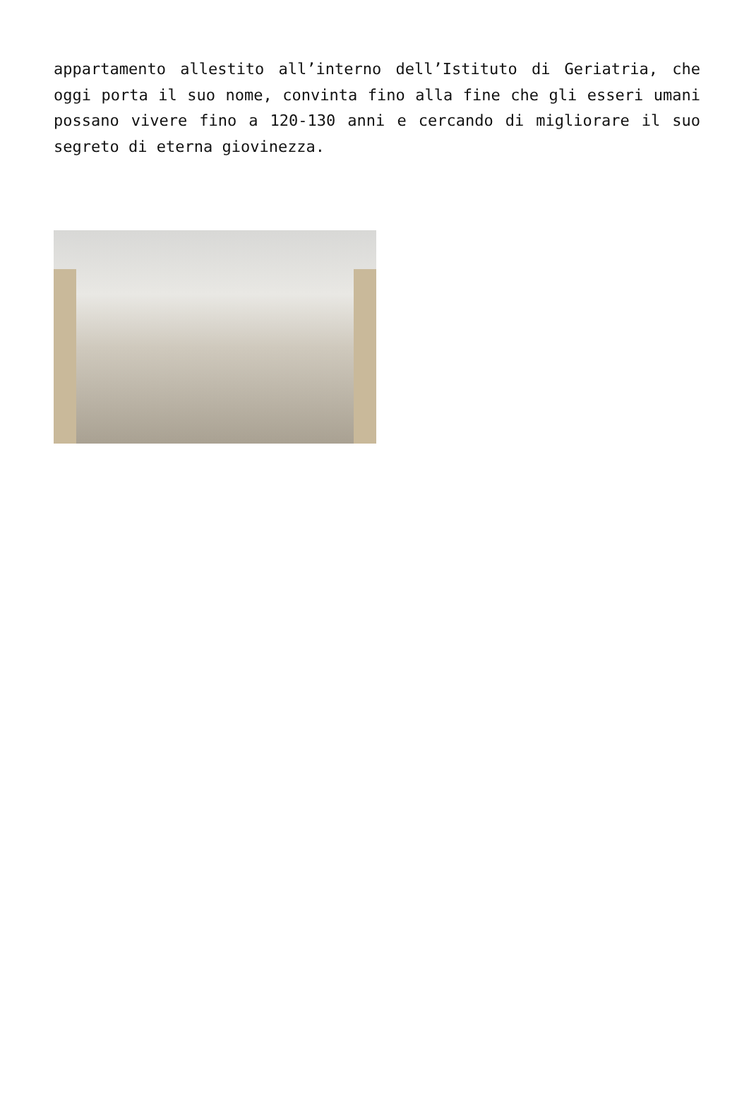appartamento allestito all’interno dell’Istituto di Geriatria, che oggi porta il suo nome, convinta fino alla fine che gli esseri umani possano vivere fino a 120-130 anni e cercando di migliorare il suo segreto di eterna giovinezza.